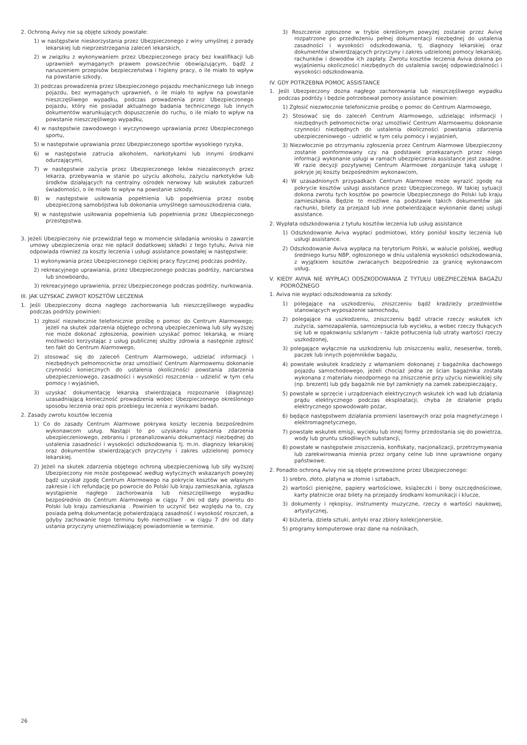2. Ochroną Avivy nie są objęte szkody powstałe:
1) w następstwie nieskorzystania przez Ubezpieczonego z winy umyślnej z porady lekarskiej lub nieprzestrzegania zaleceń lekarskich,
2) w związku z wykonywaniem przez Ubezpieczonego pracy bez kwalifikacji lub uprawnień wymaganych prawem powszechnie obowiązującym, bądź z naruszeniem przepisów bezpieczeństwa i higieny pracy, o ile miało to wpływ na powstanie szkody,
3) podczas prowadzenia przez Ubezpieczonego pojazdu mechanicznego lub innego pojazdu, bez wymaganych uprawnień, o ile miało to wpływ na powstanie nieszczęśliwego wypadku, podczas prowadzenia przez Ubezpieczonego pojazdu, który nie posiadał aktualnego badania technicznego lub innych dokumentów warunkujących dopuszczenie do ruchu, o ile miało to wpływ na powstanie nieszczęśliwego wypadku,
4) w następstwie zawodowego i wyczynowego uprawiania przez Ubezpieczonego sportu,
5) w następstwie uprawiania przez Ubezpieczonego sportów wysokiego ryzyka,
6) w następstwie zatrucia alkoholem, narkotykami lub innymi środkami odurzającymi,
7) w następstwie zażycia przez Ubezpieczonego leków niezaleconych przez lekarza, przebywania w stanie po użyciu alkoholu, zażyciu narkotyków lub środków działających na centralny ośrodek nerwowy lub wskutek zaburzeń świadomości, o ile miało to wpływ na powstanie szkody,
8) w następstwie usiłowania popełnienia lub popełnienia przez osobę ubezpieczoną samobójstwa lub dokonania umyślnego samouszkodzenia ciała,
9) w następstwie usiłowania popełnienia lub popełnienia przez Ubezpieczonego przestępstwa.
3. Jeżeli Ubezpieczony nie przewidział tego w momencie składania wniosku o zawarcie umowy ubezpieczenia oraz nie opłacił dodatkowej składki z tego tytułu, Aviva nie odpowiada również za koszty leczenia i usługi assistance powstałej w następstwie:
1) wykonywania przez Ubezpieczonego ciężkiej pracy fizycznej podczas podróży,
2) rekreacyjnego uprawiania, przez Ubezpieczonego podczas podróży, narciarstwa lub snowboardu,
3) rekreacyjnego uprawienia, przez Ubezpieczonego podczas podróży, nurkowania.
III. JAK UZYSKAĆ ZWROT KOSZTÓW LECZENIA
1. Jeśli Ubezpieczony dozna nagłego zachorowania lub nieszczęśliwego wypadku podczas podróży powinien:
1) zgłosić niezwłocznie telefonicznie prośbę o pomoc do Centrum Alarmowego; jeżeli na skutek zdarzenia objętego ochroną ubezpieczeniową lub siły wyższej nie może dokonać zgłoszenia, powinien uzyskać pomoc lekarską, w miarę możliwości korzystając z usług publicznej służby zdrowia a następnie zgłosić ten fakt do Centrum Alarmowego,
2) stosować się do zaleceń Centrum Alarmowego, udzielać informacji i niezbędnych pełnomocnictw oraz umożliwić Centrum Alarmowemu dokonanie czynności koniecznych do ustalenia okoliczności powstania zdarzenia ubezpieczeniowego, zasadności i wysokości roszczenia – udzielić w tym celu pomocy i wyjaśnień,
3) uzyskać dokumentację lekarską stwierdzającą rozpoznanie (diagnozę) uzasadniającą konieczność prowadzenia wobec Ubezpieczonego określonego sposobu leczenia oraz opis przebiegu leczenia z wynikami badań.
2. Zasady zwrotu kosztów leczenia
1) Co do zasady Centrum Alarmowe pokrywa koszty leczenia bezpośrednim wykonawcom usług. Nastąpi to po uzyskaniu zgłoszenia zdarzenia ubezpieczeniowego, zebraniu i przeanalizowaniu dokumentacji niezbędnej do ustalenia zasadności i wysokości odszkodowania tj. m.in. diagnozy lekarskiej oraz dokumentów stwierdzających przyczyny i zakres udzielonej pomocy lekarskiej.
2) Jeżeli na skutek zdarzenia objętego ochroną ubezpieczeniową lub siły wyższej Ubezpieczony nie może postępować według wytycznych wskazanych powyżej bądź uzyskał zgodę Centrum Alarmowego na pokrycie kosztów we własnym zakresie i ich refundację po powrocie do Polski lub kraju zamieszkania, zgłasza wystąpienie nagłego zachorowania lub nieszczęśliwego wypadku bezpośrednio do Centrum Alarmowego w ciągu 7 dni od daty powrotu do Polski lub kraju zamieszkania . Powinien to uczynić bez względu na to, czy posiada pełną dokumentację potwierdzającą zasadność i wysokość roszczeń, a gdyby zachowanie tego terminu było niemożliwe – w ciągu 7 dni od daty ustania przyczyny uniemożliwiającej powiadomienie w terminie.
3) Roszczenie zgłoszone w trybie określonym powyżej zostanie przez Avivę rozpatrzone po przedłożeniu pełnej dokumentacji niezbędnej do ustalenia zasadności i wysokości odszkodowania, tj. diagnozy lekarskiej oraz dokumentów stwierdzających przyczyny i zakres udzielonej pomocy lekarskiej, rachunków i dowodów ich zapłaty. Zwrotu kosztów leczenia Aviva dokona po wyjaśnieniu okoliczności niezbędnych do ustalenia swojej odpowiedzialności i wysokości odszkodowania.
IV. GDY POTRZEBNA POMOC ASSISTANCE
1. Jeśli Ubezpieczony dozna nagłego zachorowania lub nieszczęśliwego wypadku podczas podróży i będzie potrzebował pomocy assistance powinien:
1) Zgłosić niezwłocznie telefonicznie prośbę o pomoc do Centrum Alarmowego,
2) Stosować się do zaleceń Centrum Alarmowego, udzielając informacji i niezbędnych pełnomocnictw oraz umożliwić Centrum Alarmowemu dokonanie czynności niezbędnych do ustalenia okoliczności powstania zdarzenia ubezpieczeniowego – udzielić w tym celu pomocy i wyjaśnień,
3) Niezwłocznie po otrzymaniu zgłoszenia przez Centrum Alarmowe Ubezpieczony zostanie poinformowany czy na podstawie przekazanych przez niego informacji wykonanie usługi w ramach ubezpieczenia assistance jest zasadne. W razie decyzji pozytywnej Centrum Alarmowe zorganizuje taką usługę i pokryje jej koszty bezpośrednim wykonawcom,
4) W uzasadnionych przypadkach Centrum Alarmowe może wyrazić zgodę na pokrycie kosztów usługi assistance przez Ubezpieczonego. W takiej sytuacji dokona zwrotu tych kosztów po powrocie Ubezpieczonego do Polski lub kraju zamieszkania. Będzie to możliwe na podstawie takich dokumentów jak rachunki, bilety za przejazd lub inne potwierdzające wykonanie danej usługi assistance.
2. Wypłata odszkodowania z tytułu kosztów leczenia lub usług assistance
1) Odszkodowanie Aviva wypłaci podmiotowi, który poniósł koszty leczenia lub usługi assistance.
2) Odszkodowanie Aviva wypłaca na terytorium Polski, w walucie polskiej, według średniego kursu NBP, ogłoszonego w dniu ustalenia wysokości odszkodowania, z wyjątkiem kosztów zwracanych bezpośrednio za granicę wykonawcom usług.
V. KIEDY AVIVA NIE WYPŁACI ODSZKODOWANIA Z TYTUŁU UBEZPIECZENIA BAGAŻU PODRÓŻNEGO
1. Aviva nie wypłaci odszkodowania za szkody:
1) polegające na uszkodzeniu, zniszczeniu bądź kradzieży przedmiotów stanowiących wyposażenie samochodu,
2) polegające na uszkodzeniu, zniszczeniu bądź utracie rzeczy wskutek ich zużycia, samozapalenia, samozepsucia lub wycieku, a wobec rzeczy tłukących się lub w opakowaniu szklanym – także potłuczenia lub utraty wartości rzeczy uszkodzonej,
3) polegające wyłącznie na uszkodzeniu lub zniszczeniu waliz, neseserów, toreb, paczek lub innych pojemników bagażu,
4) powstałe wskutek kradzieży z włamaniem dokonanej z bagażnika dachowego pojazdu samochodowego, jeżeli chociaż jedna ze ścian bagażnika została wykonana z materiału nieodpornego na zniszczenie przy użyciu niewielkiej siły (np. brezent) lub gdy bagażnik nie był zamknięty na zamek zabezpieczający,
5) powstałe w sprzęcie i urządzeniach elektrycznych wskutek ich wad lub działania prądu elektrycznego podczas eksploatacji, chyba że działanie prądu elektrycznego spowodowało pożar,
6) będące następstwem działania promieni laserowych oraz pola magnetycznego i elektromagnetycznego,
7) powstałe wskutek emisji, wycieku lub innej formy przedostania się do powietrza, wody lub gruntu szkodliwych substancji,
8) powstałe w następstwie zniszczenia, konfiskaty, nacjonalizacji, przetrzymywania lub zarekwirowania mienia przez organy celne lub inne uprawnione organy państwowe.
2. Ponadto ochroną Avivy nie są objęte przewożone przez Ubezpieczonego:
1) srebro, złoto, platyna w złomie i sztabach,
2) wartości pieniężne, papiery wartościowe, książeczki i bony oszczędnościowe, karty płatnicze oraz bilety na przejazdy środkami komunikacji i klucze,
3) dokumenty i rękopisy, instrumenty muzyczne, rzeczy o wartości naukowej, artystycznej,
4) biżuteria, dzieła sztuki, antyki oraz zbiory kolekcjonerskie,
5) programy komputerowe oraz dane na nośnikach,
26